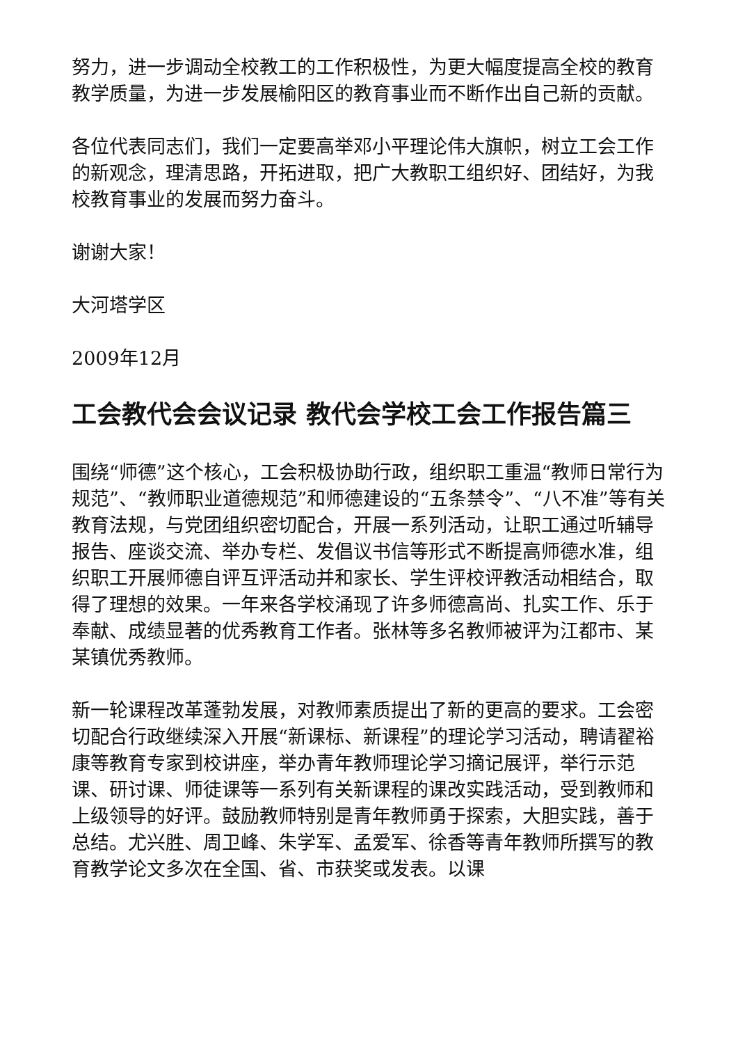努力，进一步调动全校教工的工作积极性，为更大幅度提高全校的教育教学质量，为进一步发展榆阳区的教育事业而不断作出自己新的贡献。
各位代表同志们，我们一定要高举邓小平理论伟大旗帜，树立工会工作的新观念，理清思路，开拓进取，把广大教职工组织好、团结好，为我校教育事业的发展而努力奋斗。
谢谢大家！
大河塔学区
2009年12月
工会教代会会议记录 教代会学校工会工作报告篇三
围绕“师德”这个核心，工会积极协助行政，组织职工重温“教师日常行为规范”、“教师职业道德规范”和师德建设的“五条禁令”、“八不准”等有关教育法规，与党团组织密切配合，开展一系列活动，让职工通过听辅导报告、座谈交流、举办专栏、发倡议书信等形式不断提高师德水准，组织职工开展师德自评互评活动并和家长、学生评校评教活动相结合，取得了理想的效果。一年来各学校涌现了许多师德高尚、扎实工作、乐于奉献、成绩显著的优秀教育工作者。张林等多名教师被评为江都市、某某镇优秀教师。
新一轮课程改革蓬勃发展，对教师素质提出了新的更高的要求。工会密切配合行政继续深入开展“新课标、新课程”的理论学习活动，聘请翟裕康等教育专家到校讲座，举办青年教师理论学习摘记展评，举行示范课、研讨课、师徒课等一系列有关新课程的课改实践活动，受到教师和上级领导的好评。鼓励教师特别是青年教师勇于探索，大胆实践，善于总结。尤兴胜、周卫峰、朱学军、孟爱军、徐香等青年教师所撰写的教育教学论文多次在全国、省、市获奖或发表。以课